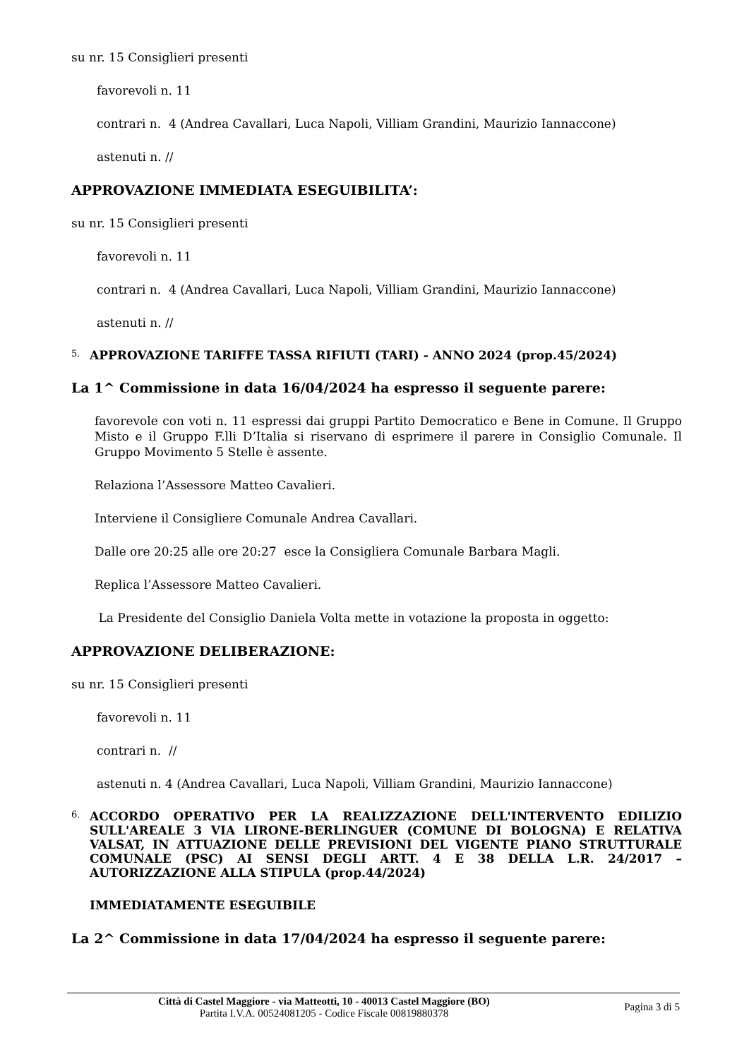su nr. 15 Consiglieri presenti
favorevoli n. 11
contrari n. 4 (Andrea Cavallari, Luca Napoli, Villiam Grandini, Maurizio Iannaccone)
astenuti n. //
APPROVAZIONE IMMEDIATA ESEGUIBILITA’:
su nr. 15 Consiglieri presenti
favorevoli n. 11
contrari n. 4 (Andrea Cavallari, Luca Napoli, Villiam Grandini, Maurizio Iannaccone)
astenuti n. //
5. APPROVAZIONE TARIFFE TASSA RIFIUTI (TARI) - ANNO 2024 (prop.45/2024)
La 1^ Commissione in data 16/04/2024 ha espresso il seguente parere:
favorevole con voti n. 11 espressi dai gruppi Partito Democratico e Bene in Comune. Il Gruppo Misto e il Gruppo F.lli D’Italia si riservano di esprimere il parere in Consiglio Comunale. Il Gruppo Movimento 5 Stelle è assente.
Relaziona l’Assessore Matteo Cavalieri.
Interviene il Consigliere Comunale Andrea Cavallari.
Dalle ore 20:25 alle ore 20:27 esce la Consigliera Comunale Barbara Magli.
Replica l’Assessore Matteo Cavalieri.
La Presidente del Consiglio Daniela Volta mette in votazione la proposta in oggetto:
APPROVAZIONE DELIBERAZIONE:
su nr. 15 Consiglieri presenti
favorevoli n. 11
contrari n. //
astenuti n. 4 (Andrea Cavallari, Luca Napoli, Villiam Grandini, Maurizio Iannaccone)
6. ACCORDO OPERATIVO PER LA REALIZZAZIONE DELL'INTERVENTO EDILIZIO SULL'AREALE 3 VIA LIRONE-BERLINGUER (COMUNE DI BOLOGNA) E RELATIVA VALSAT, IN ATTUAZIONE DELLE PREVISIONI DEL VIGENTE PIANO STRUTTURALE COMUNALE (PSC) AI SENSI DEGLI ARTT. 4 E 38 DELLA L.R. 24/2017 – AUTORIZZAZIONE ALLA STIPULA (prop.44/2024)
IMMEDIATAMENTE ESEGUIBILE
La 2^ Commissione in data 17/04/2024 ha espresso il seguente parere:
Città di Castel Maggiore - via Matteotti, 10 - 40013 Castel Maggiore (BO)
Partita I.V.A. 00524081205 - Codice Fiscale 00819880378
Pagina 3 di 5